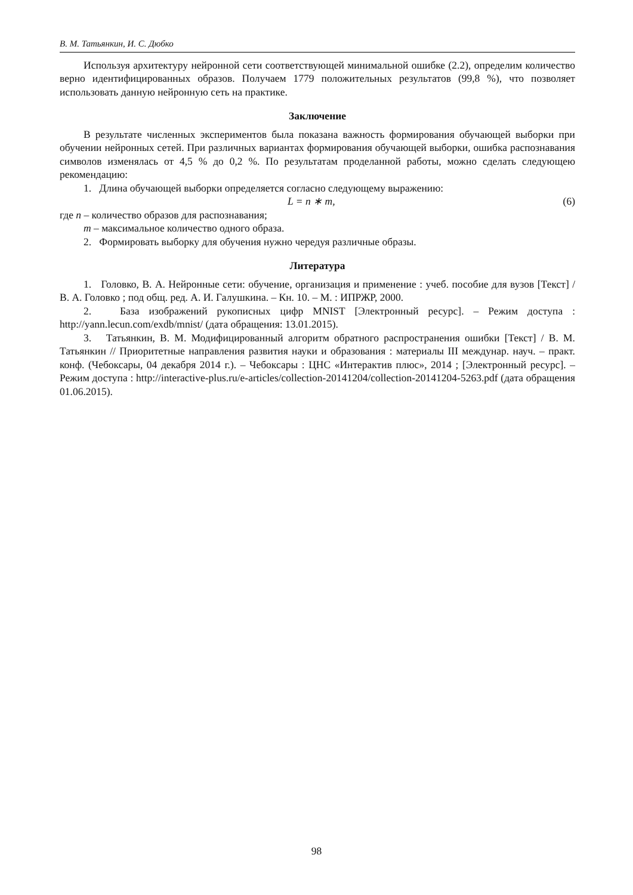В. М. Татьянкин, И. С. Дюбко
Используя архитектуру нейронной сети соответствующей минимальной ошибке (2.2), определим количество верно идентифицированных образов. Получаем 1779 положительных результатов (99,8 %), что позволяет использовать данную нейронную сеть на практике.
Заключение
В результате численных экспериментов была показана важность формирования обучающей выборки при обучении нейронных сетей. При различных вариантах формирования обучающей выборки, ошибка распознавания символов изменялась от 4,5 % до 0,2 %. По результатам проделанной работы, можно сделать следующею рекомендацию:
1. Длина обучающей выборки определяется согласно следующему выражению:
L = n ∗ m, (6)
где n – количество образов для распознавания;
m – максимальное количество одного образа.
2. Формировать выборку для обучения нужно чередуя различные образы.
Литература
1. Головко, В. А. Нейронные сети: обучение, организация и применение : учеб. пособие для вузов [Текст] / В. А. Головко ; под общ. ред. А. И. Галушкина. – Кн. 10. – М. : ИПРЖР, 2000.
2. База изображений рукописных цифр MNIST [Электронный ресурс]. – Режим доступа : http://yann.lecun.com/exdb/mnist/ (дата обращения: 13.01.2015).
3. Татьянкин, В. М. Модифицированный алгоритм обратного распространения ошибки [Текст] / В. М. Татьянкин // Приоритетные направления развития науки и образования : материалы III междунар. науч. – практ. конф. (Чебоксары, 04 декабря 2014 г.). – Чебоксары : ЦНС «Интерактив плюс», 2014 ; [Электронный ресурс]. – Режим доступа : http://interactive-plus.ru/e-articles/collection-20141204/collection-20141204-5263.pdf (дата обращения 01.06.2015).
98